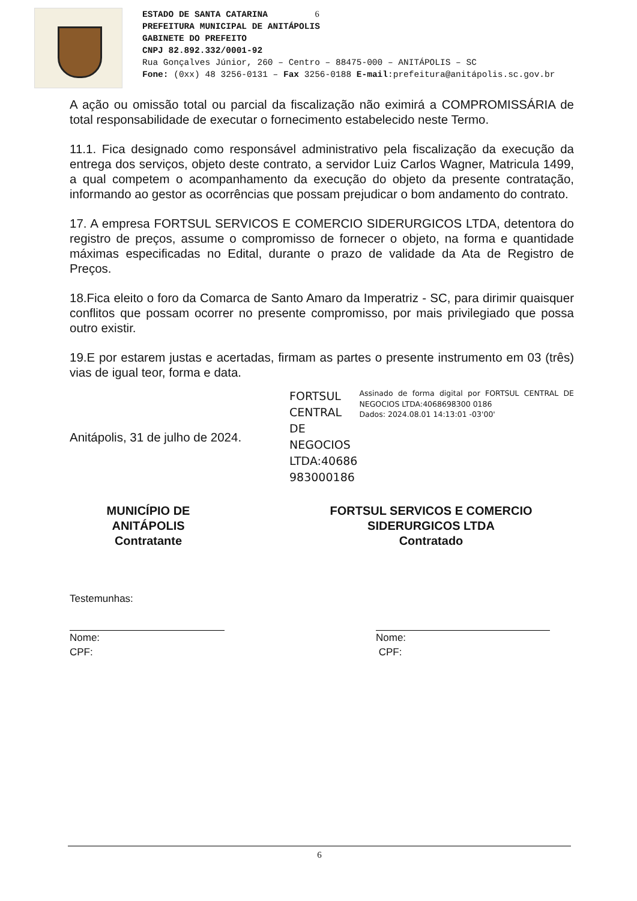ESTADO DE SANTA CATARINA 6
PREFEITURA MUNICIPAL DE ANITÁPOLIS
GABINETE DO PREFEITO
CNPJ 82.892.332/0001-92
Rua Gonçalves Júnior, 260 – Centro – 88475-000 – ANITÁPOLIS – SC
Fone: (0xx) 48 3256-0131 – Fax 3256-0188 E-mail:prefeitura@anitápolis.sc.gov.br
A ação ou omissão total ou parcial da fiscalização não eximirá a COMPROMISSÁRIA de total responsabilidade de executar o fornecimento estabelecido neste Termo.
11.1. Fica designado como responsável administrativo pela fiscalização da execução da entrega dos serviços, objeto deste contrato, a servidor Luiz Carlos Wagner, Matricula 1499, a qual competem o acompanhamento da execução do objeto da presente contratação, informando ao gestor as ocorrências que possam prejudicar o bom andamento do contrato.
17. A empresa FORTSUL SERVICOS E COMERCIO SIDERURGICOS LTDA, detentora do registro de preços, assume o compromisso de fornecer o objeto, na forma e quantidade máximas especificadas no Edital, durante o prazo de validade da Ata de Registro de Preços.
18.Fica eleito o foro da Comarca de Santo Amaro da Imperatriz - SC, para dirimir quaisquer conflitos que possam ocorrer no presente compromisso, por mais privilegiado que possa outro existir.
19.E por estarem justas e acertadas, firmam as partes o presente instrumento em 03 (três) vias de igual teor, forma e data.
Anitápolis, 31 de julho de 2024.
FORTSUL CENTRAL DE NEGOCIOS LTDA:40686 983000186
Assinado de forma digital por FORTSUL CENTRAL DE NEGOCIOS LTDA:4068698300 0186
Dados: 2024.08.01 14:13:01 -03'00'
MUNICÍPIO DE ANITÁPOLIS
Contratante
FORTSUL SERVICOS E COMERCIO SIDERURGICOS LTDA
Contratado
Testemunhas:
Nome:
CPF:
Nome:
CPF:
6